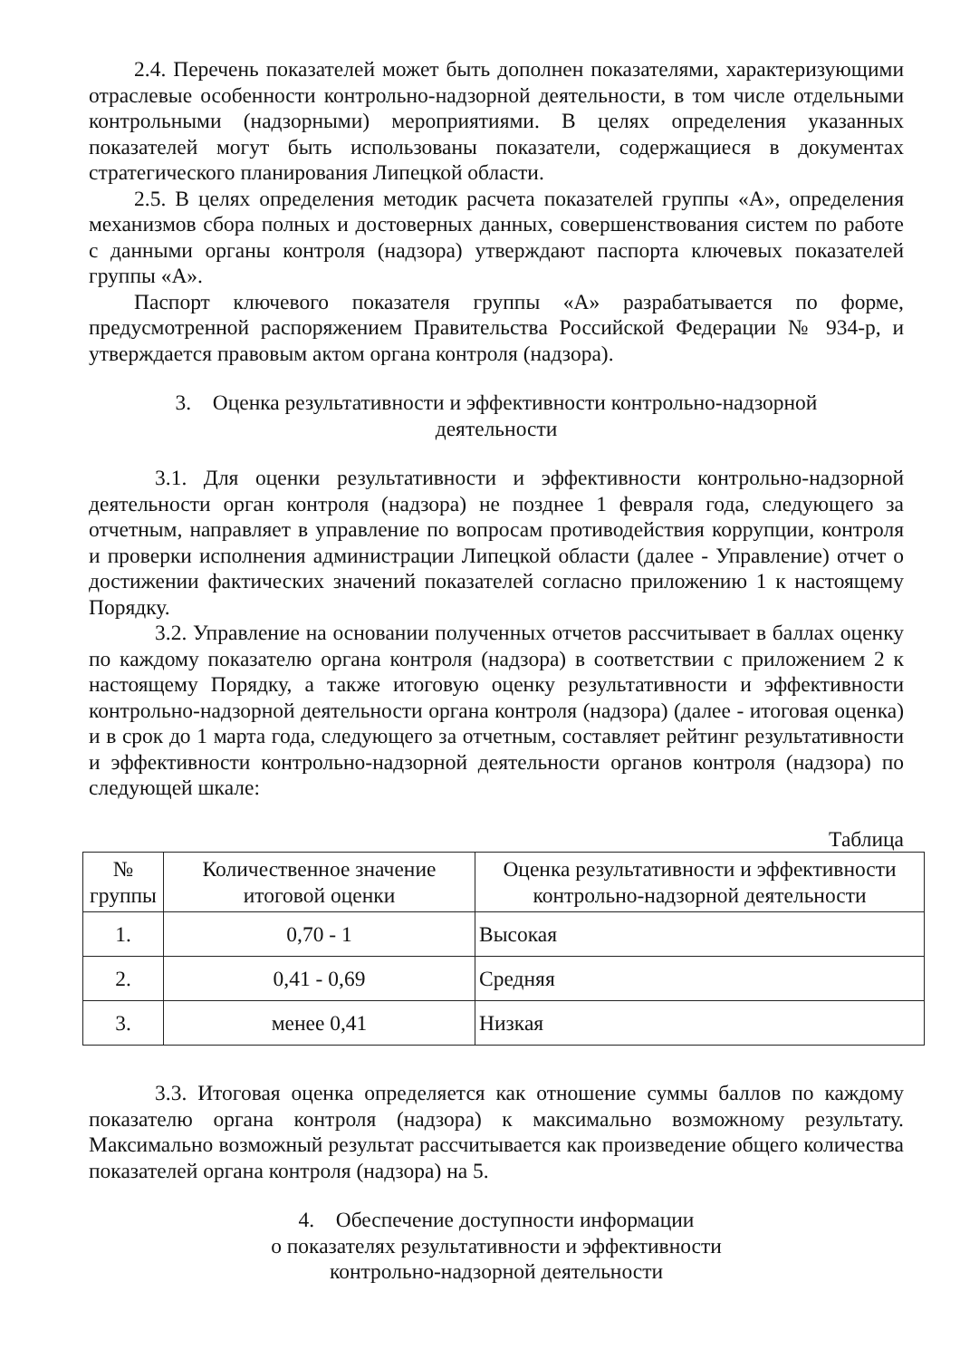2.4. Перечень показателей может быть дополнен показателями, характеризующими отраслевые особенности контрольно-надзорной деятельности, в том числе отдельными контрольными (надзорными) мероприятиями. В целях определения указанных показателей могут быть использованы показатели, содержащиеся в документах стратегического планирования Липецкой области.
2.5. В целях определения методик расчета показателей группы «А», определения механизмов сбора полных и достоверных данных, совершенствования систем по работе с данными органы контроля (надзора) утверждают паспорта ключевых показателей группы «А».
Паспорт ключевого показателя группы «А» разрабатывается по форме, предусмотренной распоряжением Правительства Российской Федерации № 934-р, и утверждается правовым актом органа контроля (надзора).
3. Оценка результативности и эффективности контрольно-надзорной
деятельности
3.1. Для оценки результативности и эффективности контрольно-надзорной деятельности орган контроля (надзора) не позднее 1 февраля года, следующего за отчетным, направляет в управление по вопросам противодействия коррупции, контроля и проверки исполнения администрации Липецкой области (далее - Управление) отчет о достижении фактических значений показателей согласно приложению 1 к настоящему Порядку.
3.2. Управление на основании полученных отчетов рассчитывает в баллах оценку по каждому показателю органа контроля (надзора) в соответствии с приложением 2 к настоящему Порядку, а также итоговую оценку результативности и эффективности контрольно-надзорной деятельности органа контроля (надзора) (далее - итоговая оценка) и в срок до 1 марта года, следующего за отчетным, составляет рейтинг результативности и эффективности контрольно-надзорной деятельности органов контроля (надзора) по следующей шкале:
Таблица
| № группы | Количественное значение итоговой оценки | Оценка результативности и эффективности контрольно-надзорной деятельности |
| --- | --- | --- |
| 1. | 0,70 - 1 | Высокая |
| 2. | 0,41 - 0,69 | Средняя |
| 3. | менее 0,41 | Низкая |
3.3. Итоговая оценка определяется как отношение суммы баллов по каждому показателю органа контроля (надзора) к максимально возможному результату. Максимально возможный результат рассчитывается как произведение общего количества показателей органа контроля (надзора) на 5.
4. Обеспечение доступности информации
о показателях результативности и эффективности
контрольно-надзорной деятельности